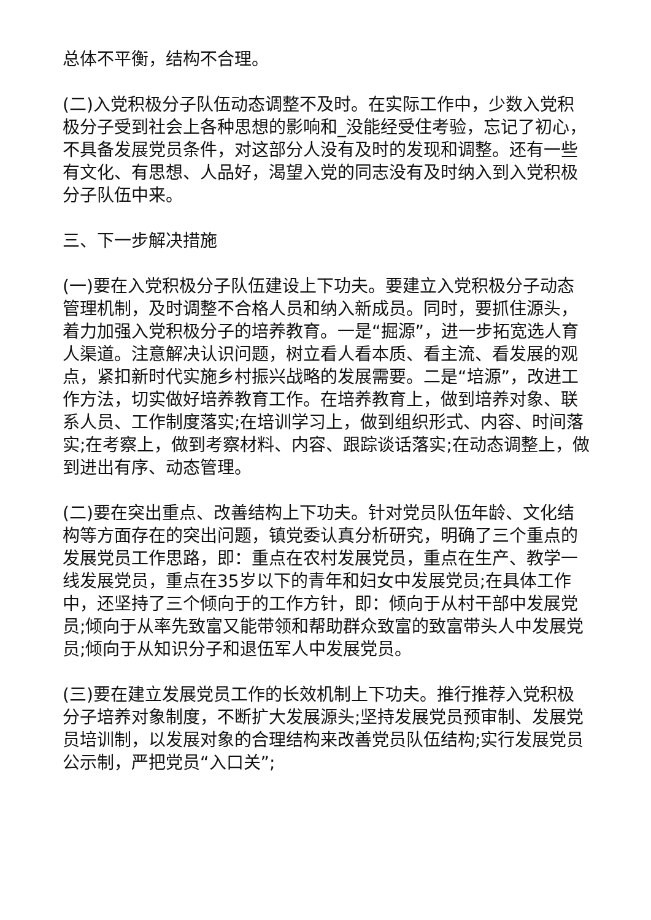总体不平衡，结构不合理。
(二)入党积极分子队伍动态调整不及时。在实际工作中，少数入党积极分子受到社会上各种思想的影响和_没能经受住考验，忘记了初心，不具备发展党员条件，对这部分人没有及时的发现和调整。还有一些有文化、有思想、人品好，渴望入党的同志没有及时纳入到入党积极分子队伍中来。
三、下一步解决措施
(一)要在入党积极分子队伍建设上下功夫。要建立入党积极分子动态管理机制，及时调整不合格人员和纳入新成员。同时，要抓住源头，着力加强入党积极分子的培养教育。一是“掘源”，进一步拓宽选人育人渠道。注意解决认识问题，树立看人看本质、看主流、看发展的观点，紧扣新时代实施乡村振兴战略的发展需要。二是“培源”，改进工作方法，切实做好培养教育工作。在培养教育上，做到培养对象、联系人员、工作制度落实;在培训学习上，做到组织形式、内容、时间落实;在考察上，做到考察材料、内容、跟踪谈话落实;在动态调整上，做到进出有序、动态管理。
(二)要在突出重点、改善结构上下功夫。针对党员队伍年龄、文化结构等方面存在的突出问题，镇党委认真分析研究，明确了三个重点的发展党员工作思路，即：重点在农村发展党员，重点在生产、教学一线发展党员，重点在35岁以下的青年和妇女中发展党员;在具体工作中，还坚持了三个倾向于的工作方针，即：倾向于从村干部中发展党员;倾向于从率先致富又能带领和帮助群众致富的致富带头人中发展党员;倾向于从知识分子和退伍军人中发展党员。
(三)要在建立发展党员工作的长效机制上下功夫。推行推荐入党积极分子培养对象制度，不断扩大发展源头;坚持发展党员预审制、发展党员培训制，以发展对象的合理结构来改善党员队伍结构;实行发展党员公示制，严把党员“入口关”;